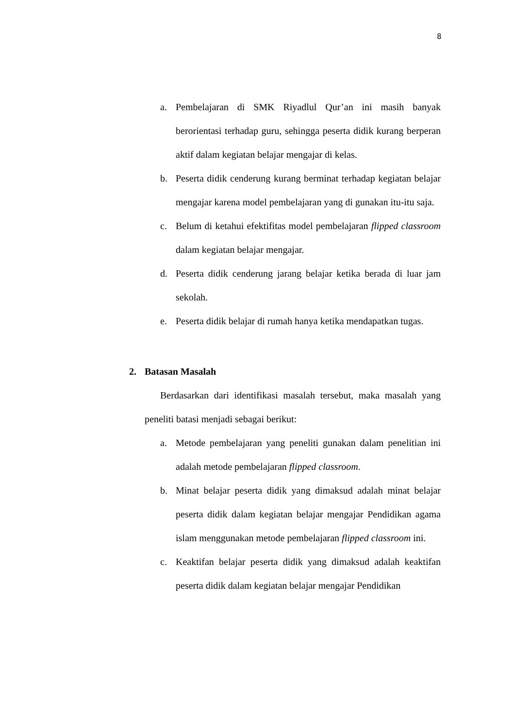8
a. Pembelajaran di SMK Riyadlul Qur’an ini masih banyak berorientasi terhadap guru, sehingga peserta didik kurang berperan aktif dalam kegiatan belajar mengajar di kelas.
b. Peserta didik cenderung kurang berminat terhadap kegiatan belajar mengajar karena model pembelajaran yang di gunakan itu-itu saja.
c. Belum di ketahui efektifitas model pembelajaran flipped classroom dalam kegiatan belajar mengajar.
d. Peserta didik cenderung jarang belajar ketika berada di luar jam sekolah.
e. Peserta didik belajar di rumah hanya ketika mendapatkan tugas.
2. Batasan Masalah
Berdasarkan dari identifikasi masalah tersebut, maka masalah yang peneliti batasi menjadi sebagai berikut:
a. Metode pembelajaran yang peneliti gunakan dalam penelitian ini adalah metode pembelajaran flipped classroom.
b. Minat belajar peserta didik yang dimaksud adalah minat belajar peserta didik dalam kegiatan belajar mengajar Pendidikan agama islam menggunakan metode pembelajaran flipped classroom ini.
c. Keaktifan belajar peserta didik yang dimaksud adalah keaktifan peserta didik dalam kegiatan belajar mengajar Pendidikan